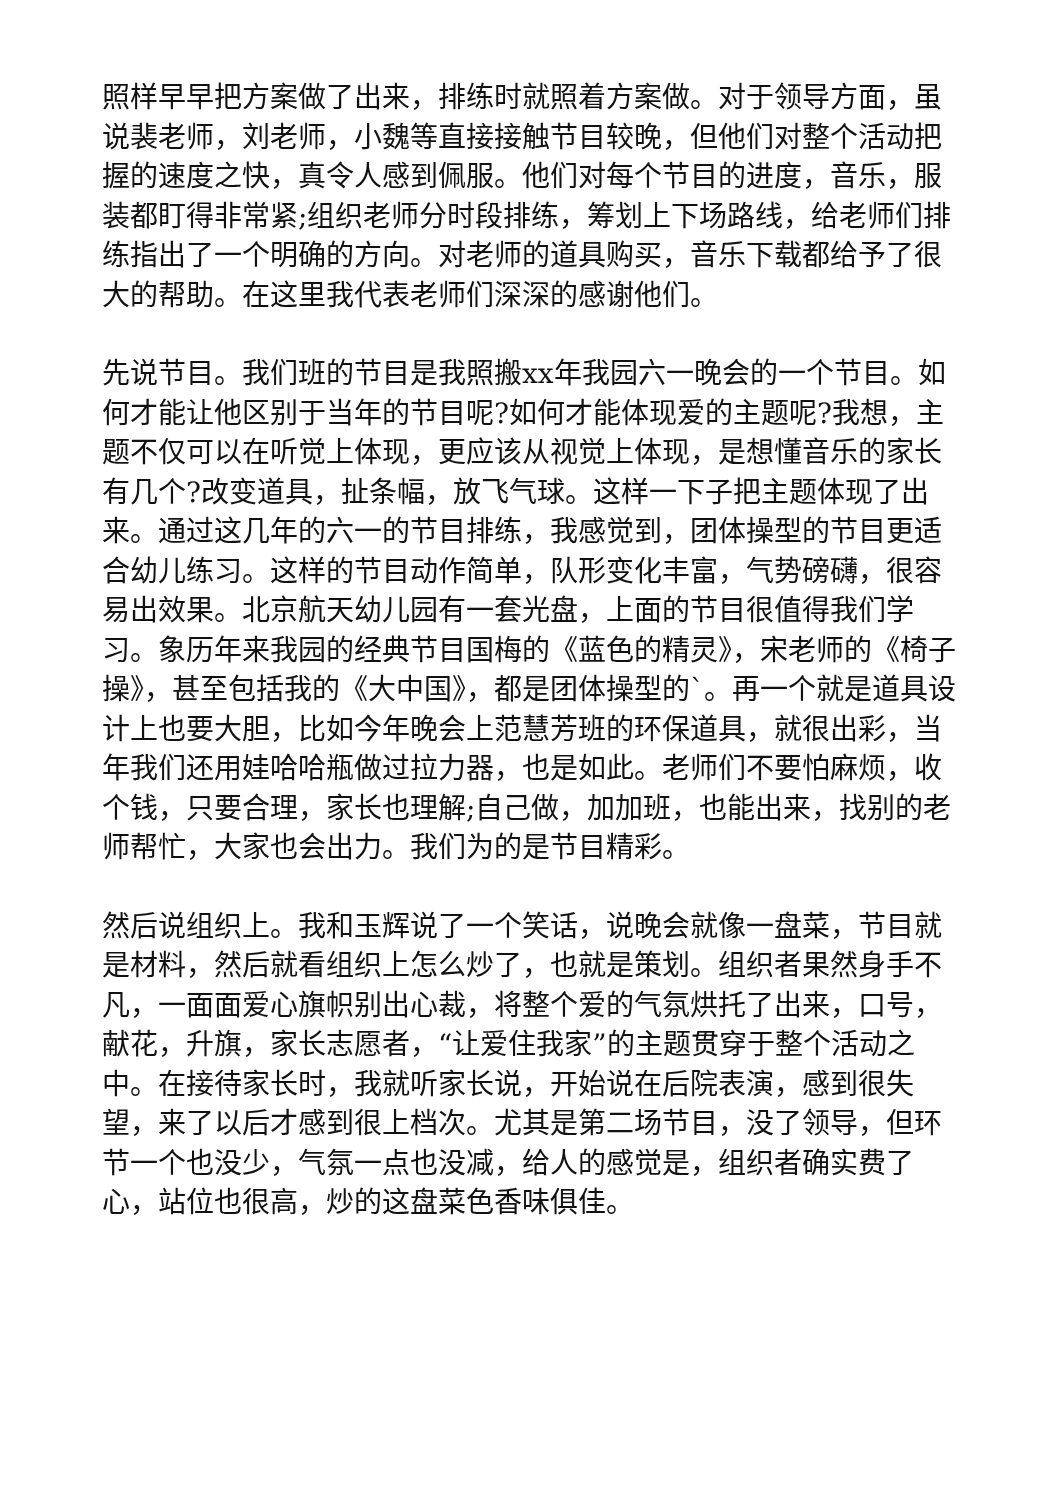照样早早把方案做了出来，排练时就照着方案做。对于领导方面，虽说裴老师，刘老师，小魏等直接接触节目较晚，但他们对整个活动把握的速度之快，真令人感到佩服。他们对每个节目的进度，音乐，服装都盯得非常紧;组织老师分时段排练，筹划上下场路线，给老师们排练指出了一个明确的方向。对老师的道具购买，音乐下载都给予了很大的帮助。在这里我代表老师们深深的感谢他们。
先说节目。我们班的节目是我照搬xx年我园六一晚会的一个节目。如何才能让他区别于当年的节目呢?如何才能体现爱的主题呢?我想，主题不仅可以在听觉上体现，更应该从视觉上体现，是想懂音乐的家长有几个?改变道具，扯条幅，放飞气球。这样一下子把主题体现了出来。通过这几年的六一的节目排练，我感觉到，团体操型的节目更适合幼儿练习。这样的节目动作简单，队形变化丰富，气势磅礴，很容易出效果。北京航天幼儿园有一套光盘，上面的节目很值得我们学习。象历年来我园的经典节目国梅的《蓝色的精灵》，宋老师的《椅子操》，甚至包括我的《大中国》，都是团体操型的`。再一个就是道具设计上也要大胆，比如今年晚会上范慧芳班的环保道具，就很出彩，当年我们还用娃哈哈瓶做过拉力器，也是如此。老师们不要怕麻烦，收个钱，只要合理，家长也理解;自己做，加加班，也能出来，找别的老师帮忙，大家也会出力。我们为的是节目精彩。
然后说组织上。我和玉辉说了一个笑话，说晚会就像一盘菜，节目就是材料，然后就看组织上怎么炒了，也就是策划。组织者果然身手不凡，一面面爱心旗帜别出心裁，将整个爱的气氛烘托了出来，口号，献花，升旗，家长志愿者，“让爱住我家”的主题贯穿于整个活动之中。在接待家长时，我就听家长说，开始说在后院表演，感到很失望，来了以后才感到很上档次。尤其是第二场节目，没了领导，但环节一个也没少，气氛一点也没减，给人的感觉是，组织者确实费了心，站位也很高，炒的这盘菜色香味俱佳。